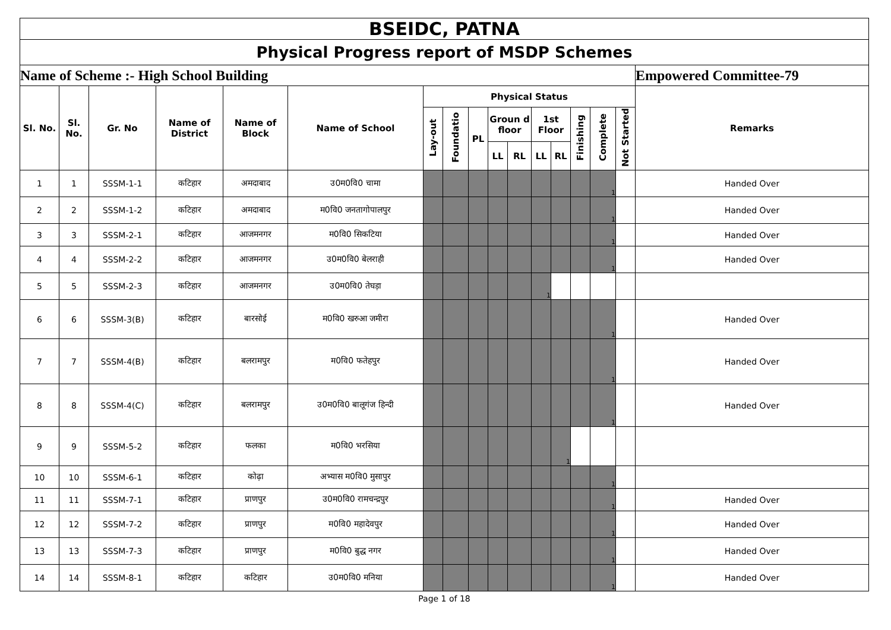| BSEIDC, PATNA | | | | | | | | | | | | | | | | |
| Physical Progress report of MSDP Schemes | | | | | | | | | | | | | | | | |
| Name of Scheme :- High School Building | | | | | | | | | | | | | | | | Empowered Committee-79 |
| Sl. No. | Sl. No. | Gr. No | Name of District | Name of Block | Name of School | Physical Status | | | | | | | | | | Remarks |
| | | | | | | Lay-out | Foundatio | PL | Groun d floor | | 1st Floor | | Finishing | Complete | Not Started | |
| | | | | | | | | | LL | RL | LL | RL | | | | |
| 1 | 1 | SSSM-1-1 | कटिहार | अमदाबाद | उ0म0वि0 चामा | | | | | | | | | 1 | | Handed Over |
| 2 | 2 | SSSM-1-2 | कटिहार | अमदाबाद | म0वि0 जनतागोपालपुर | | | | | | | | | 1 | | Handed Over |
| 3 | 3 | SSSM-2-1 | कटिहार | आजमनगर | म0वि0 सिकटिया | | | | | | | | | 1 | | Handed Over |
| 4 | 4 | SSSM-2-2 | कटिहार | आजमनगर | उ0म0वि0 बेलराही | | | | | | | | | 1 | | Handed Over |
| 5 | 5 | SSSM-2-3 | कटिहार | आजमनगर | उ0म0वि0 तेघड़ा | | | | | | 1 | | | | | |
| 6 | 6 | SSSM-3(B) | कटिहार | बारसोई | म0वि0 खरुआ जमीरा | | | | | | | | | 1 | | Handed Over |
| 7 | 7 | SSSM-4(B) | कटिहार | बलरामपुर | म0वि0 फतेहपुर | | | | | | | | | 1 | | Handed Over |
| 8 | 8 | SSSM-4(C) | कटिहार | बलरामपुर | उ0म0वि0 बालूगंज हिन्दी | | | | | | | | | 1 | | Handed Over |
| 9 | 9 | SSSM-5-2 | कटिहार | फलका | म0वि0 भरसिया | | | | | | | 1 | | | | |
| 10 | 10 | SSSM-6-1 | कटिहार | कोढ़ा | अभ्यास म0वि0 मुसापुर | | | | | | | | | 1 | | |
| 11 | 11 | SSSM-7-1 | कटिहार | प्राणपुर | उ0म0वि0 रामचन्द्रपुर | | | | | | | | | 1 | | Handed Over |
| 12 | 12 | SSSM-7-2 | कटिहार | प्राणपुर | म0वि0 महादेवपुर | | | | | | | | | 1 | | Handed Over |
| 13 | 13 | SSSM-7-3 | कटिहार | प्राणपुर | म0वि0 बुद्ध नगर | | | | | | | | | 1 | | Handed Over |
| 14 | 14 | SSSM-8-1 | कटिहार | कटिहार | उ0म0वि0 मनिया | | | | | | | | | 1 | | Handed Over |
Page 1 of 18